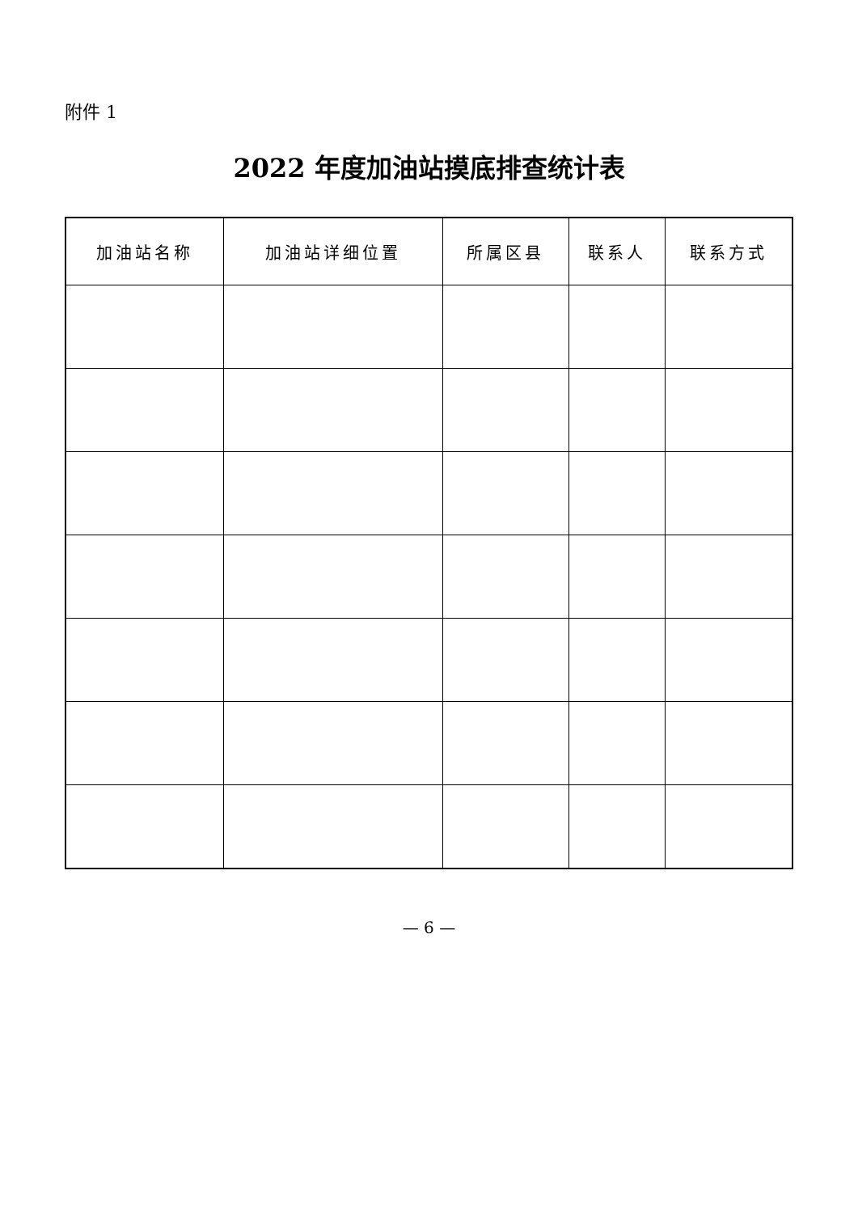附件 1
2022 年度加油站摸底排查统计表
| 加油站名称 | 加油站详细位置 | 所属区县 | 联系人 | 联系方式 |
| --- | --- | --- | --- | --- |
— 6 —